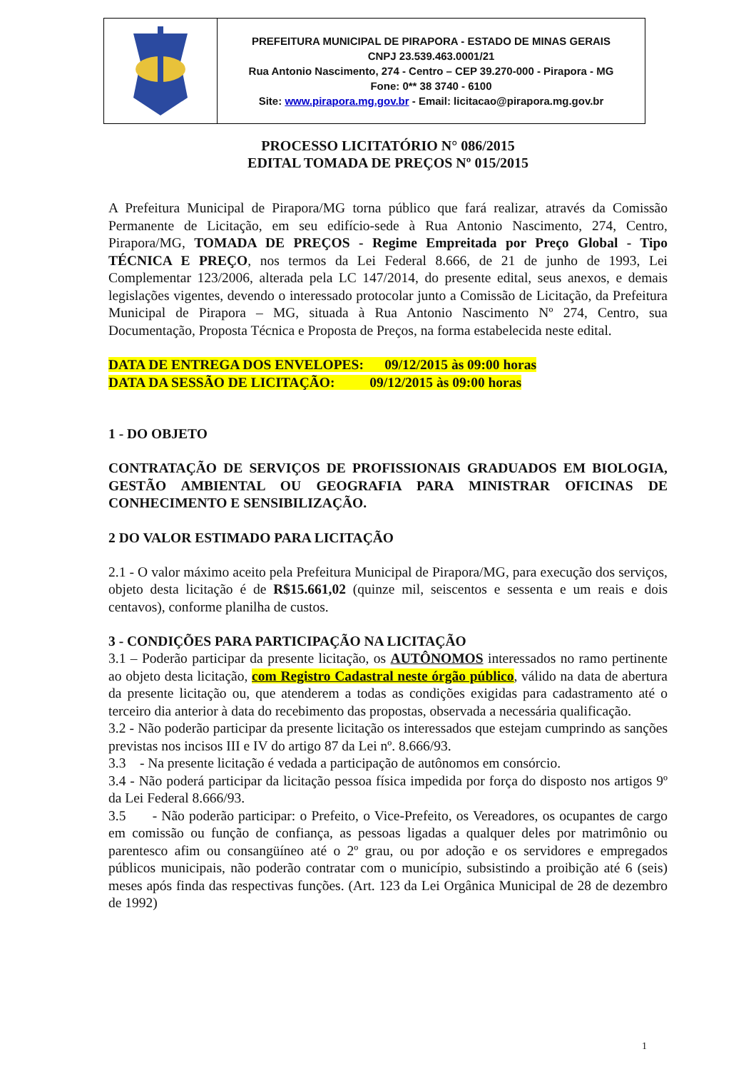| | PREFEITURA MUNICIPAL DE PIRAPORA - ESTADO DE MINAS GERAIS CNPJ 23.539.463.0001/21 Rua Antonio Nascimento, 274 - Centro – CEP 39.270-000 - Pirapora - MG Fone: 0** 38 3740 - 6100 Site: www.pirapora.mg.gov.br - Email: licitacao@pirapora.mg.gov.br |
PROCESSO LICITATÓRIO N° 086/2015
EDITAL TOMADA DE PREÇOS Nº 015/2015
A Prefeitura Municipal de Pirapora/MG torna público que fará realizar, através da Comissão Permanente de Licitação, em seu edifício-sede à Rua Antonio Nascimento, 274, Centro, Pirapora/MG, TOMADA DE PREÇOS - Regime Empreitada por Preço Global - Tipo TÉCNICA E PREÇO, nos termos da Lei Federal 8.666, de 21 de junho de 1993, Lei Complementar 123/2006, alterada pela LC 147/2014, do presente edital, seus anexos, e demais legislações vigentes, devendo o interessado protocolar junto a Comissão de Licitação, da Prefeitura Municipal de Pirapora – MG, situada à Rua Antonio Nascimento Nº 274, Centro, sua Documentação, Proposta Técnica e Proposta de Preços, na forma estabelecida neste edital.
DATA DE ENTREGA DOS ENVELOPES: 09/12/2015 às 09:00 horas
DATA DA SESSÃO DE LICITAÇÃO: 09/12/2015 às 09:00 horas
1 - DO OBJETO
CONTRATAÇÃO DE SERVIÇOS DE PROFISSIONAIS GRADUADOS EM BIOLOGIA, GESTÃO AMBIENTAL OU GEOGRAFIA PARA MINISTRAR OFICINAS DE CONHECIMENTO E SENSIBILIZAÇÃO.
2 DO VALOR ESTIMADO PARA LICITAÇÃO
2.1 - O valor máximo aceito pela Prefeitura Municipal de Pirapora/MG, para execução dos serviços, objeto desta licitação é de R$15.661,02 (quinze mil, seiscentos e sessenta e um reais e dois centavos), conforme planilha de custos.
3 - CONDIÇÕES PARA PARTICIPAÇÃO NA LICITAÇÃO
3.1 – Poderão participar da presente licitação, os AUTÔNOMOS interessados no ramo pertinente ao objeto desta licitação, com Registro Cadastral neste órgão público, válido na data de abertura da presente licitação ou, que atenderem a todas as condições exigidas para cadastramento até o terceiro dia anterior à data do recebimento das propostas, observada a necessária qualificação.
3.2 - Não poderão participar da presente licitação os interessados que estejam cumprindo as sanções previstas nos incisos III e IV do artigo 87 da Lei nº. 8.666/93.
3.3 - Na presente licitação é vedada a participação de autônomos em consórcio.
3.4 - Não poderá participar da licitação pessoa física impedida por força do disposto nos artigos 9º da Lei Federal 8.666/93.
3.5 - Não poderão participar: o Prefeito, o Vice-Prefeito, os Vereadores, os ocupantes de cargo em comissão ou função de confiança, as pessoas ligadas a qualquer deles por matrimônio ou parentesco afim ou consangüíneo até o 2º grau, ou por adoção e os servidores e empregados públicos municipais, não poderão contratar com o município, subsistindo a proibição até 6 (seis) meses após finda das respectivas funções. (Art. 123 da Lei Orgânica Municipal de 28 de dezembro de 1992)
1